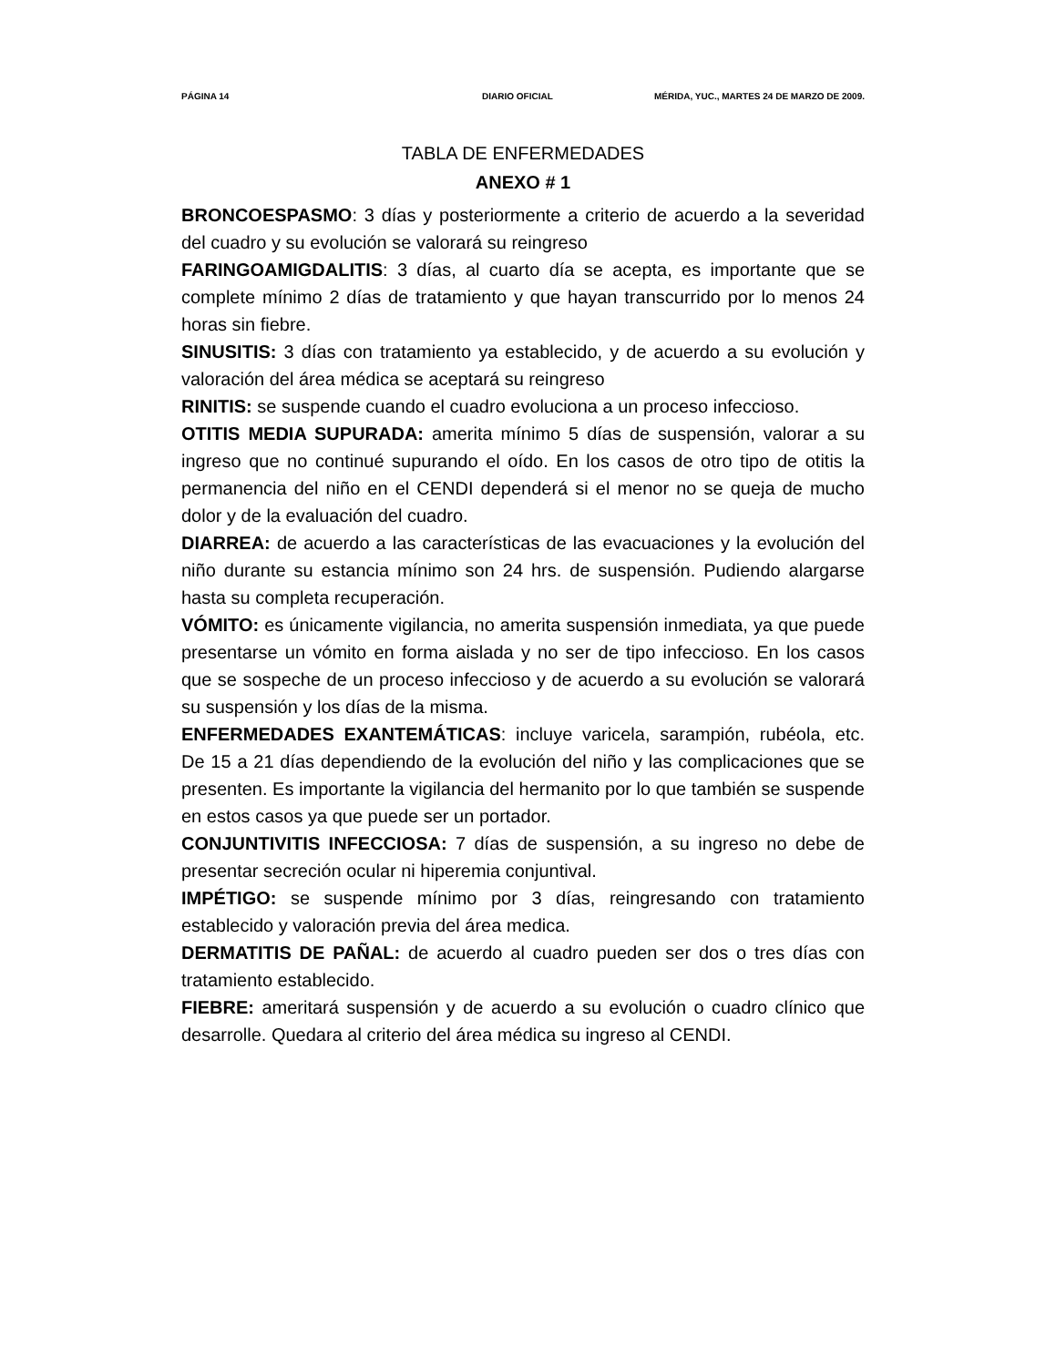PÁGINA 14 DIARIO OFICIAL MÉRIDA, YUC., MARTES 24 DE MARZO DE 2009.
TABLA DE ENFERMEDADES
ANEXO # 1
BRONCOESPASMO: 3 días y posteriormente a criterio de acuerdo a la severidad del cuadro y su evolución se valorará su reingreso
FARINGOAMIGDALITIS: 3 días, al cuarto día se acepta, es importante que se complete mínimo 2 días de tratamiento y que hayan transcurrido por lo menos 24 horas sin fiebre.
SINUSITIS: 3 días con tratamiento ya establecido, y de acuerdo a su evolución y valoración del área médica se aceptará su reingreso
RINITIS: se suspende cuando el cuadro evoluciona a un proceso infeccioso.
OTITIS MEDIA SUPURADA: amerita mínimo 5 días de suspensión, valorar a su ingreso que no continué supurando el oído. En los casos de otro tipo de otitis la permanencia del niño en el CENDI dependerá si el menor no se queja de mucho dolor y de la evaluación del cuadro.
DIARREA: de acuerdo a las características de las evacuaciones y la evolución del niño durante su estancia mínimo son 24 hrs. de suspensión. Pudiendo alargarse hasta su completa recuperación.
VÓMITO: es únicamente vigilancia, no amerita suspensión inmediata, ya que puede presentarse un vómito en forma aislada y no ser de tipo infeccioso. En los casos que se sospeche de un proceso infeccioso y de acuerdo a su evolución se valorará su suspensión y los días de la misma.
ENFERMEDADES EXANTEMÁTICAS: incluye varicela, sarampión, rubéola, etc. De 15 a 21 días dependiendo de la evolución del niño y las complicaciones que se presenten. Es importante la vigilancia del hermanito por lo que también se suspende en estos casos ya que puede ser un portador.
CONJUNTIVITIS INFECCIOSA: 7 días de suspensión, a su ingreso no debe de presentar secreción ocular ni hiperemia conjuntival.
IMPÉTIGO: se suspende mínimo por 3 días, reingresando con tratamiento establecido y valoración previa del área medica.
DERMATITIS DE PAÑAL: de acuerdo al cuadro pueden ser dos o tres días con tratamiento establecido.
FIEBRE: ameritará suspensión y de acuerdo a su evolución o cuadro clínico que desarrolle. Quedara al criterio del área médica su ingreso al CENDI.